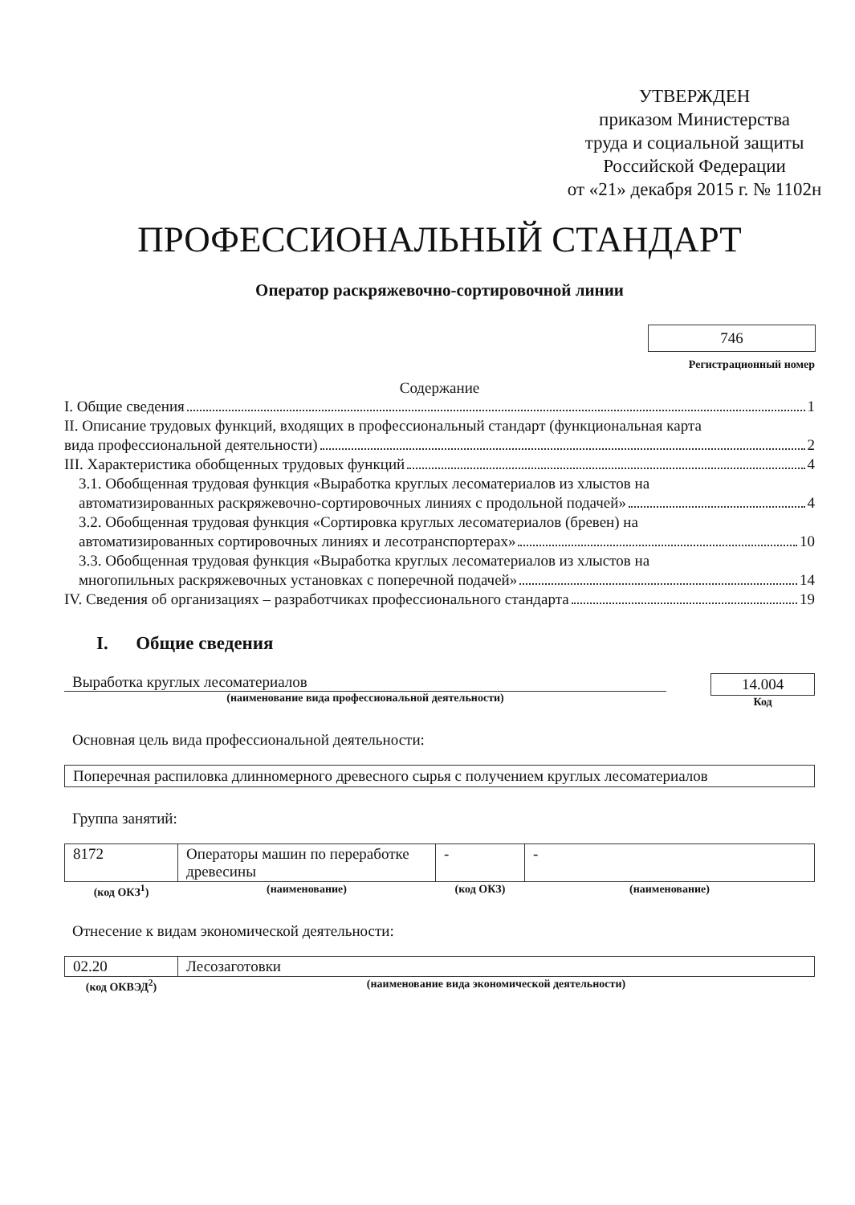УТВЕРЖДЕН
приказом Министерства
труда и социальной защиты
Российской Федерации
от «21» декабря 2015 г. № 1102н
ПРОФЕССИОНАЛЬНЫЙ СТАНДАРТ
Оператор раскряжевочно-сортировочной линии
746
Регистрационный номер
Содержание
I. Общие сведения 1
II. Описание трудовых функций, входящих в профессиональный стандарт (функциональная карта
вида профессиональной деятельности) 2
III. Характеристика обобщенных трудовых функций 4
3.1. Обобщенная трудовая функция «Выработка круглых лесоматериалов из хлыстов на
автоматизированных раскряжевочно-сортировочных линиях с продольной подачей» 4
3.2. Обобщенная трудовая функция «Сортировка круглых лесоматериалов (бревен) на
автоматизированных сортировочных линиях и лесотранспортерах» 10
3.3. Обобщенная трудовая функция «Выработка круглых лесоматериалов из хлыстов на
многопильных раскряжевочных установках с поперечной подачей» 14
IV. Сведения об организациях – разработчиках профессионального стандарта 19
I. Общие сведения
Выработка круглых лесоматериалов
(наименование вида профессиональной деятельности)
14.004
Код
Основная цель вида профессиональной деятельности:
Поперечная распиловка длинномерного древесного сырья с получением круглых лесоматериалов
Группа занятий:
| 8172 | Операторы машин по переработке древесины | - | - |
| (код ОКЗ<sup>1</sup>) | (наименование) | (код ОКЗ) | (наименование) |
Отнесение к видам экономической деятельности:
| 02.20 | Лесозаготовки |
| (код ОКВЭД<sup>2</sup>) | (наименование вида экономической деятельности) |